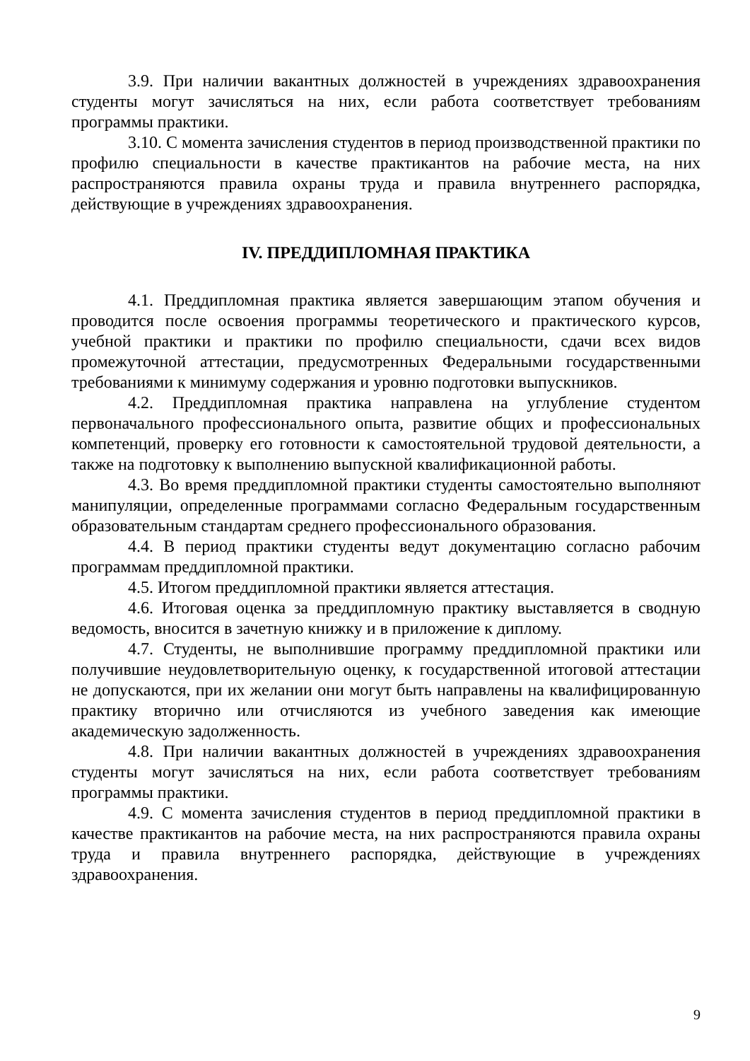3.9. При наличии вакантных должностей в учреждениях здравоохранения студенты могут зачисляться на них, если работа соответствует требованиям программы практики.
3.10. С момента зачисления студентов в период производственной практики по профилю специальности в качестве практикантов на рабочие места, на них распространяются правила охраны труда и правила внутреннего распорядка, действующие в учреждениях здравоохранения.
IV. ПРЕДДИПЛОМНАЯ ПРАКТИКА
4.1. Преддипломная практика является завершающим этапом обучения и проводится после освоения программы теоретического и практического курсов, учебной практики и практики по профилю специальности, сдачи всех видов промежуточной аттестации, предусмотренных Федеральными государственными требованиями к минимуму содержания и уровню подготовки выпускников.
4.2. Преддипломная практика направлена на углубление студентом первоначального профессионального опыта, развитие общих и профессиональных компетенций, проверку его готовности к самостоятельной трудовой деятельности, а также на подготовку к выполнению выпускной квалификационной работы.
4.3. Во время преддипломной практики студенты самостоятельно выполняют манипуляции, определенные программами согласно Федеральным государственным образовательным стандартам среднего профессионального образования.
4.4. В период практики студенты ведут документацию согласно рабочим программам преддипломной практики.
4.5. Итогом преддипломной практики является аттестация.
4.6. Итоговая оценка за преддипломную практику выставляется в сводную ведомость, вносится в зачетную книжку и в приложение к диплому.
4.7. Студенты, не выполнившие программу преддипломной практики или получившие неудовлетворительную оценку, к государственной итоговой аттестации не допускаются, при их желании они могут быть направлены на квалифицированную практику вторично или отчисляются из учебного заведения как имеющие академическую задолженность.
4.8. При наличии вакантных должностей в учреждениях здравоохранения студенты могут зачисляться на них, если работа соответствует требованиям программы практики.
4.9. С момента зачисления студентов в период преддипломной практики в качестве практикантов на рабочие места, на них распространяются правила охраны труда и правила внутреннего распорядка, действующие в учреждениях здравоохранения.
9